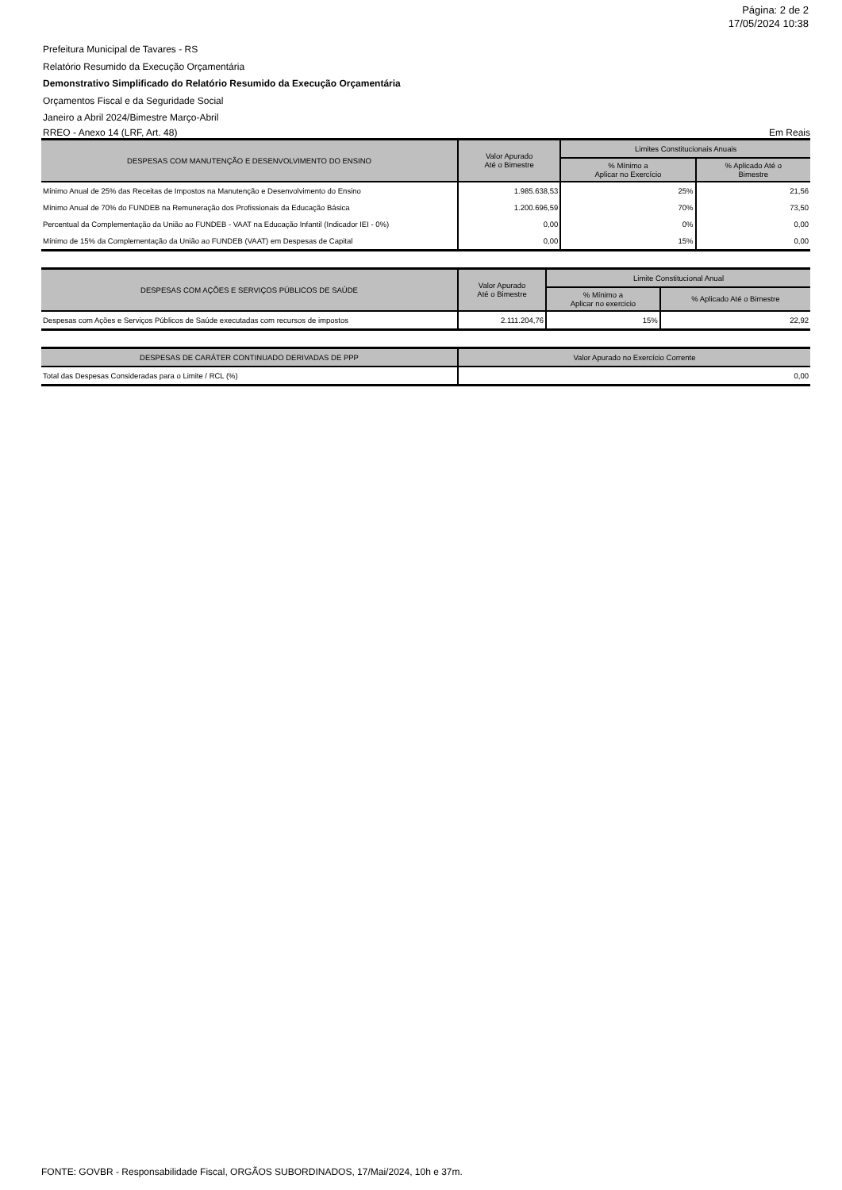Página: 2 de 2
17/05/2024 10:38
Prefeitura Municipal de Tavares - RS
Relatório Resumido da Execução Orçamentária
Demonstrativo Simplificado do Relatório Resumido da Execução Orçamentária
Orçamentos Fiscal e da Seguridade Social
Janeiro a Abril 2024/Bimestre Março-Abril
RREO - Anexo 14 (LRF, Art. 48) Em Reais
| DESPESAS COM MANUTENÇÃO E DESENVOLVIMENTO DO ENSINO | Valor Apurado Até o Bimestre | Limites Constitucionais Anuais | |
| --- | --- | --- | --- |
| | | % Mínimo a Aplicar no Exercício | % Aplicado Até o Bimestre |
| Mínimo Anual de 25% das Receitas de Impostos na Manutenção e Desenvolvimento do Ensino | 1.985.638,53 | 25% | 21,56 |
| Mínimo Anual de 70% do FUNDEB na Remuneração dos Profissionais da Educação Básica | 1.200.696,59 | 70% | 73,50 |
| Percentual da Complementação da União ao FUNDEB - VAAT na Educação Infantil (Indicador IEI - 0%) | 0,00 | 0% | 0,00 |
| Mínimo de 15% da Complementação da União ao FUNDEB (VAAT) em Despesas de Capital | 0,00 | 15% | 0,00 |
| DESPESAS COM AÇÕES E SERVIÇOS PÚBLICOS DE SAÚDE | Valor Apurado Até o Bimestre | Limite Constitucional Anual | |
| --- | --- | --- | --- |
| | | % Mínimo a Aplicar no exercicio | % Aplicado Até o Bimestre |
| Despesas com Ações e Serviços Públicos de Saúde executadas com recursos de impostos | 2.111.204,76 | 15% | 22,92 |
| DESPESAS DE CARÁTER CONTINUADO DERIVADAS DE PPP | Valor Apurado no Exercício Corrente |
| --- | --- |
| Total das Despesas Consideradas para o Limite / RCL (%) | 0,00 |
FONTE: GOVBR - Responsabilidade Fiscal, ORGÃOS SUBORDINADOS, 17/Mai/2024, 10h e 37m.